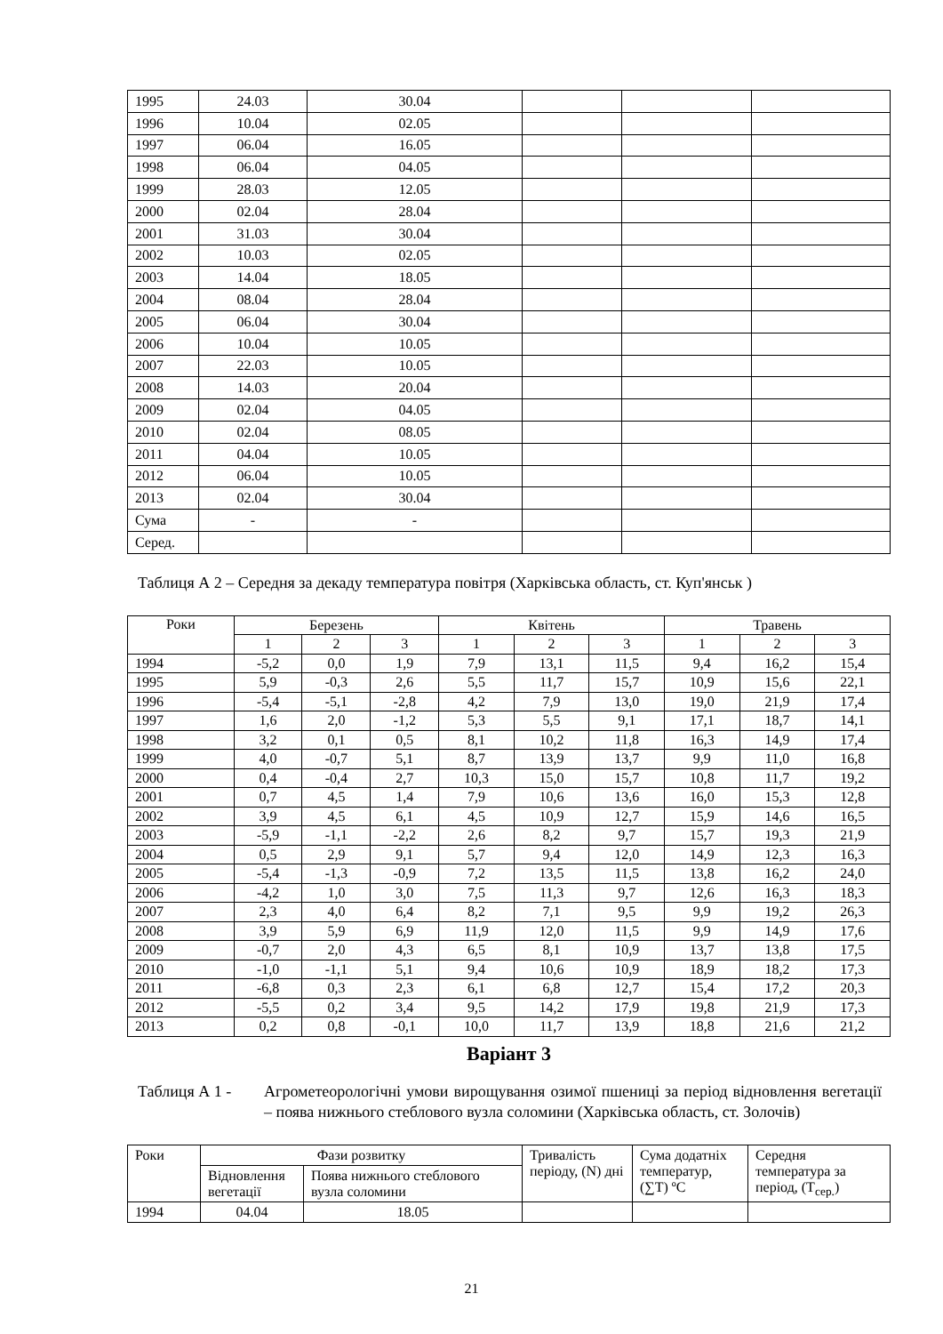| 1995 | 24.03 | 30.04 | | | |
| 1996 | 10.04 | 02.05 | | | |
| 1997 | 06.04 | 16.05 | | | |
| 1998 | 06.04 | 04.05 | | | |
| 1999 | 28.03 | 12.05 | | | |
| 2000 | 02.04 | 28.04 | | | |
| 2001 | 31.03 | 30.04 | | | |
| 2002 | 10.03 | 02.05 | | | |
| 2003 | 14.04 | 18.05 | | | |
| 2004 | 08.04 | 28.04 | | | |
| 2005 | 06.04 | 30.04 | | | |
| 2006 | 10.04 | 10.05 | | | |
| 2007 | 22.03 | 10.05 | | | |
| 2008 | 14.03 | 20.04 | | | |
| 2009 | 02.04 | 04.05 | | | |
| 2010 | 02.04 | 08.05 | | | |
| 2011 | 04.04 | 10.05 | | | |
| 2012 | 06.04 | 10.05 | | | |
| 2013 | 02.04 | 30.04 | | | |
| Сума | - | - | | | |
| Серед. | | | | | |
Таблиця А 2 – Середня за декаду температура повітря (Харківська область, ст. Куп'янськ )
| Роки | Березень | | | Квітень | | | Травень | | |
| --- | --- | --- | --- | --- | --- | --- | --- | --- | --- |
| | 1 | 2 | 3 | 1 | 2 | 3 | 1 | 2 | 3 |
| 1994 | -5,2 | 0,0 | 1,9 | 7,9 | 13,1 | 11,5 | 9,4 | 16,2 | 15,4 |
| 1995 | 5,9 | -0,3 | 2,6 | 5,5 | 11,7 | 15,7 | 10,9 | 15,6 | 22,1 |
| 1996 | -5,4 | -5,1 | -2,8 | 4,2 | 7,9 | 13,0 | 19,0 | 21,9 | 17,4 |
| 1997 | 1,6 | 2,0 | -1,2 | 5,3 | 5,5 | 9,1 | 17,1 | 18,7 | 14,1 |
| 1998 | 3,2 | 0,1 | 0,5 | 8,1 | 10,2 | 11,8 | 16,3 | 14,9 | 17,4 |
| 1999 | 4,0 | -0,7 | 5,1 | 8,7 | 13,9 | 13,7 | 9,9 | 11,0 | 16,8 |
| 2000 | 0,4 | -0,4 | 2,7 | 10,3 | 15,0 | 15,7 | 10,8 | 11,7 | 19,2 |
| 2001 | 0,7 | 4,5 | 1,4 | 7,9 | 10,6 | 13,6 | 16,0 | 15,3 | 12,8 |
| 2002 | 3,9 | 4,5 | 6,1 | 4,5 | 10,9 | 12,7 | 15,9 | 14,6 | 16,5 |
| 2003 | -5,9 | -1,1 | -2,2 | 2,6 | 8,2 | 9,7 | 15,7 | 19,3 | 21,9 |
| 2004 | 0,5 | 2,9 | 9,1 | 5,7 | 9,4 | 12,0 | 14,9 | 12,3 | 16,3 |
| 2005 | -5,4 | -1,3 | -0,9 | 7,2 | 13,5 | 11,5 | 13,8 | 16,2 | 24,0 |
| 2006 | -4,2 | 1,0 | 3,0 | 7,5 | 11,3 | 9,7 | 12,6 | 16,3 | 18,3 |
| 2007 | 2,3 | 4,0 | 6,4 | 8,2 | 7,1 | 9,5 | 9,9 | 19,2 | 26,3 |
| 2008 | 3,9 | 5,9 | 6,9 | 11,9 | 12,0 | 11,5 | 9,9 | 14,9 | 17,6 |
| 2009 | -0,7 | 2,0 | 4,3 | 6,5 | 8,1 | 10,9 | 13,7 | 13,8 | 17,5 |
| 2010 | -1,0 | -1,1 | 5,1 | 9,4 | 10,6 | 10,9 | 18,9 | 18,2 | 17,3 |
| 2011 | -6,8 | 0,3 | 2,3 | 6,1 | 6,8 | 12,7 | 15,4 | 17,2 | 20,3 |
| 2012 | -5,5 | 0,2 | 3,4 | 9,5 | 14,2 | 17,9 | 19,8 | 21,9 | 17,3 |
| 2013 | 0,2 | 0,8 | -0,1 | 10,0 | 11,7 | 13,9 | 18,8 | 21,6 | 21,2 |
Варіант 3
Таблиця А 1 - Агрометеорологічні умови вирощування озимої пшениці за період відновлення вегетації – поява нижнього стеблового вузла соломини (Харківська область, ст. Золочів)
| Роки | Фази розвитку | | Тривалість періоду, (N) дні | Сума додатніх температур, (∑T) ºC | Середня температура за період, (T<sub>сер.</sub>) |
| | Відновлення вегетації | Поява нижнього стеблового вузла соломини | | | |
| 1994 | 04.04 | 18.05 | | | |
21